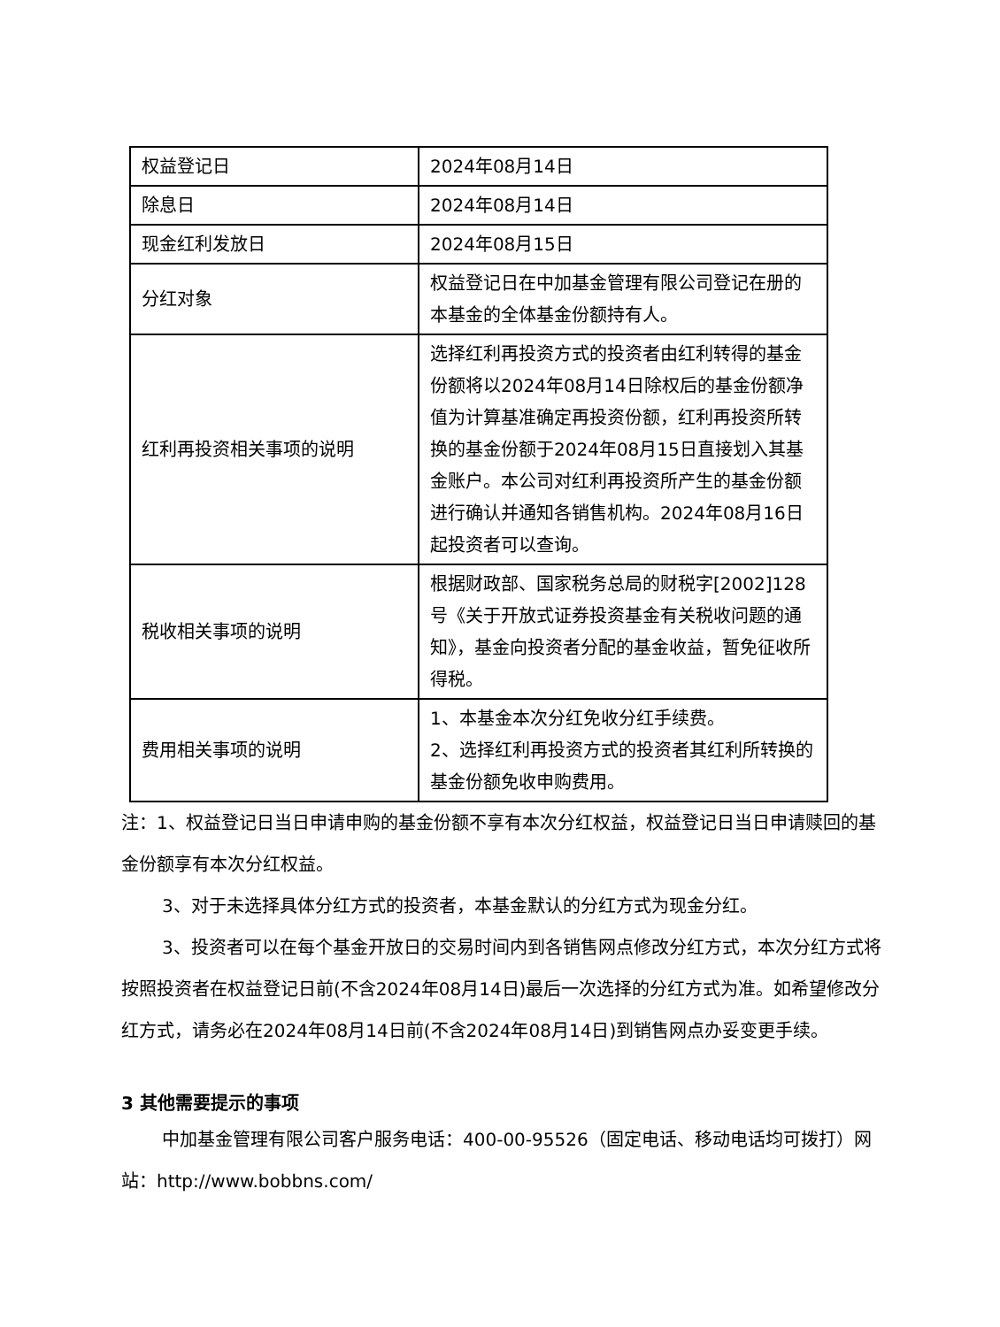| 权益登记日 | 2024年08月14日 |
| 除息日 | 2024年08月14日 |
| 现金红利发放日 | 2024年08月15日 |
| 分红对象 | 权益登记日在中加基金管理有限公司登记在册的本基金的全体基金份额持有人。 |
| 红利再投资相关事项的说明 | 选择红利再投资方式的投资者由红利转得的基金份额将以2024年08月14日除权后的基金份额净值为计算基准确定再投资份额，红利再投资所转换的基金份额于2024年08月15日直接划入其基金账户。本公司对红利再投资所产生的基金份额进行确认并通知各销售机构。2024年08月16日起投资者可以查询。 |
| 税收相关事项的说明 | 根据财政部、国家税务总局的财税字[2002]128号《关于开放式证券投资基金有关税收问题的通知》，基金向投资者分配的基金收益，暂免征收所得税。 |
| 费用相关事项的说明 | 1、本基金本次分红免收分红手续费。 2、选择红利再投资方式的投资者其红利所转换的基金份额免收申购费用。 |
注：1、权益登记日当日申请申购的基金份额不享有本次分红权益，权益登记日当日申请赎回的基金份额享有本次分红权益。
3、对于未选择具体分红方式的投资者，本基金默认的分红方式为现金分红。
3、投资者可以在每个基金开放日的交易时间内到各销售网点修改分红方式，本次分红方式将按照投资者在权益登记日前(不含2024年08月14日)最后一次选择的分红方式为准。如希望修改分红方式，请务必在2024年08月14日前(不含2024年08月14日)到销售网点办妥变更手续。
3 其他需要提示的事项
中加基金管理有限公司客户服务电话：400-00-95526（固定电话、移动电话均可拨打）网站：http://www.bobbns.com/